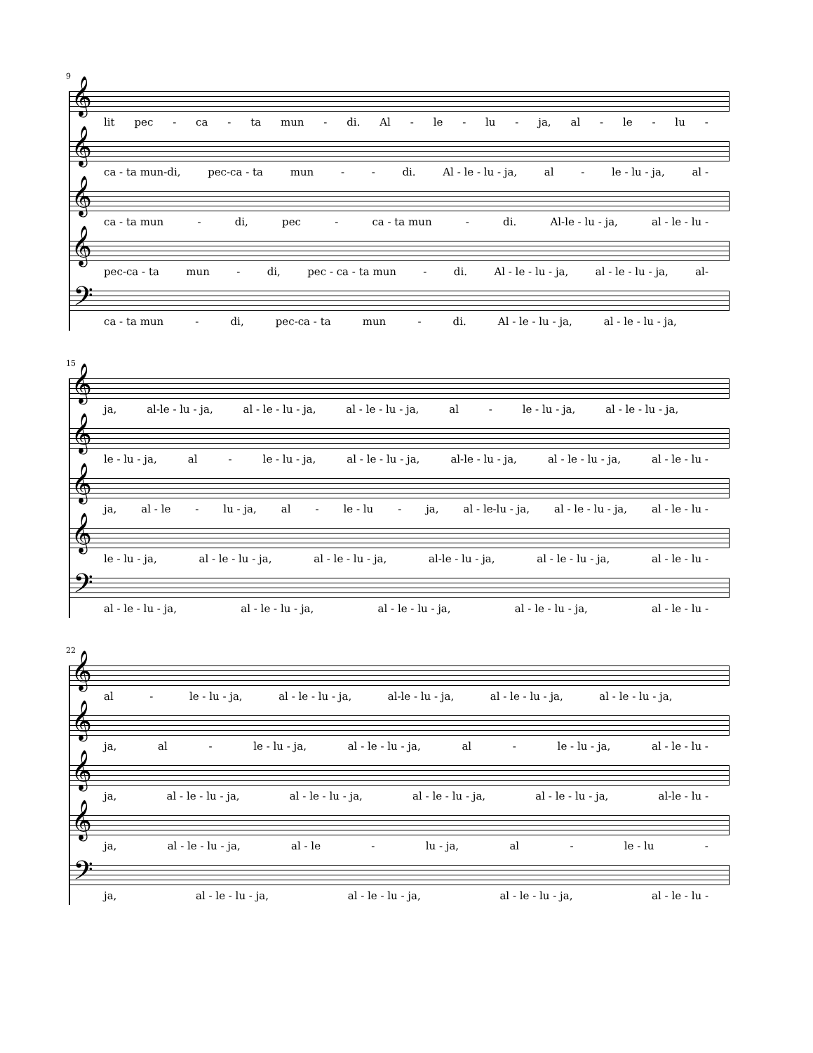9
𝄞
lit pec - ca - ta mun - di. Al - le - lu - ja, al - le - lu -
𝄞
ca - ta mun-di, pec-ca - ta mun - - di. Al - le - lu - ja, al - le - lu - ja, al -
𝄞
ca - ta mun - di, pec - ca - ta mun - di. Al-le - lu - ja, al - le - lu -
𝄞
pec-ca - ta mun - di, pec - ca - ta mun - di. Al - le - lu - ja, al - le - lu - ja, al-
𝄢
ca - ta mun - di, pec-ca - ta mun - di. Al - le - lu - ja, al - le - lu - ja,
15
𝄞
ja, al-le - lu - ja, al - le - lu - ja, al - le - lu - ja, al - le - lu - ja, al - le - lu - ja,
𝄞
le - lu - ja, al - le - lu - ja, al - le - lu - ja, al-le - lu - ja, al - le - lu - ja, al - le - lu -
𝄞
ja, al - le - lu - ja, al - le - lu - ja, al - le-lu - ja, al - le - lu - ja, al - le - lu -
𝄞
le - lu - ja, al - le - lu - ja, al - le - lu - ja, al-le - lu - ja, al - le - lu - ja, al - le - lu -
𝄢
al - le - lu - ja, al - le - lu - ja, al - le - lu - ja, al - le - lu - ja, al - le - lu -
22
𝄞
al - le - lu - ja, al - le - lu - ja, al-le - lu - ja, al - le - lu - ja, al - le - lu - ja,
𝄞
ja, al - le - lu - ja, al - le - lu - ja, al - le - lu - ja, al - le - lu -
𝄞
ja, al - le - lu - ja, al - le - lu - ja, al - le - lu - ja, al - le - lu - ja, al-le - lu -
𝄞
ja, al - le - lu - ja, al - le - lu - ja, al - le - lu -
𝄢
ja, al - le - lu - ja, al - le - lu - ja, al - le - lu - ja, al - le - lu -